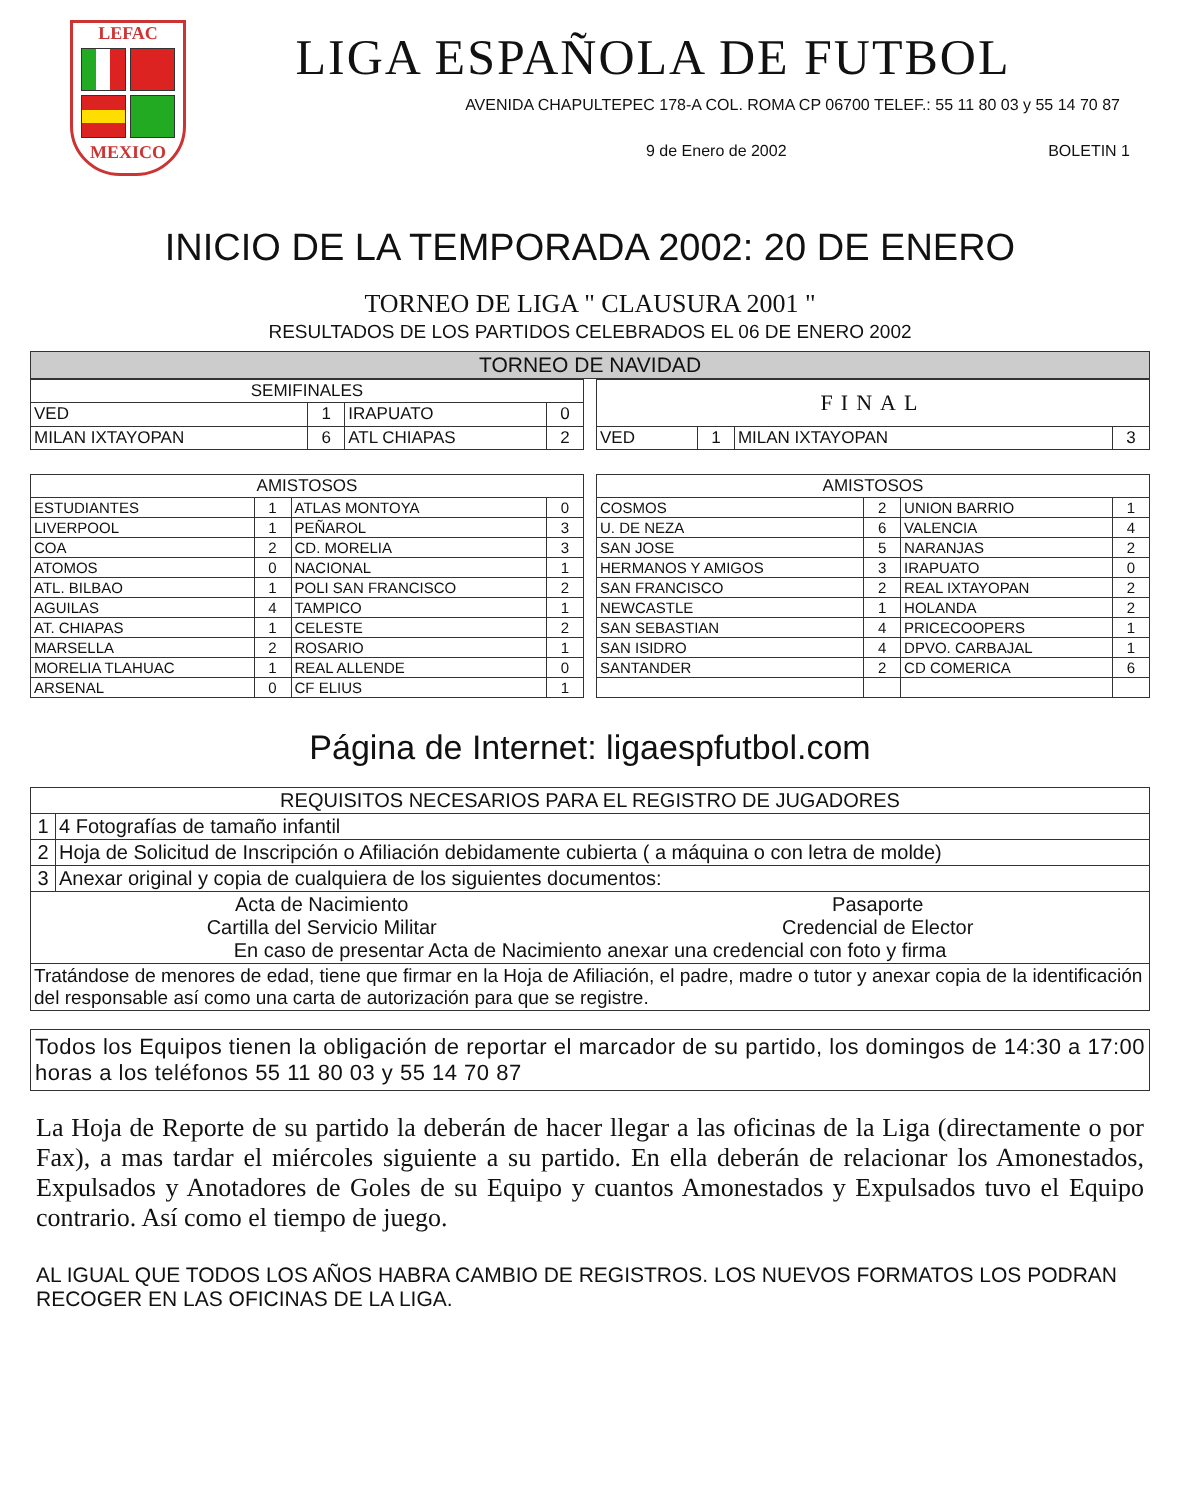LEFAC
MEXICO
LIGA ESPAÑOLA DE FUTBOL
AVENIDA CHAPULTEPEC 178-A COL. ROMA CP 06700 TELEF.: 55 11 80 03 y 55 14 70 87
9 de Enero de 2002 BOLETIN 1
INICIO DE LA TEMPORADA 2002: 20 DE ENERO
TORNEO DE LIGA " CLAUSURA 2001 "
RESULTADOS DE LOS PARTIDOS CELEBRADOS EL 06 DE ENERO 2002
| TORNEO DE NAVIDAD |
| --- |
| SEMIFINALES | | | |
| --- | --- | --- | --- |
| VED | 1 | IRAPUATO | 0 |
| MILAN IXTAYOPAN | 6 | ATL CHIAPAS | 2 |
| FINAL | | | |
| --- | --- | --- | --- |
| VED | 1 | MILAN IXTAYOPAN | 3 |
| AMISTOSOS | | | |
| --- | --- | --- | --- |
| ESTUDIANTES | 1 | ATLAS MONTOYA | 0 |
| LIVERPOOL | 1 | PEÑAROL | 3 |
| COA | 2 | CD. MORELIA | 3 |
| ATOMOS | 0 | NACIONAL | 1 |
| ATL. BILBAO | 1 | POLI SAN FRANCISCO | 2 |
| AGUILAS | 4 | TAMPICO | 1 |
| AT. CHIAPAS | 1 | CELESTE | 2 |
| MARSELLA | 2 | ROSARIO | 1 |
| MORELIA TLAHUAC | 1 | REAL ALLENDE | 0 |
| ARSENAL | 0 | CF ELIUS | 1 |
| AMISTOSOS | | | |
| --- | --- | --- | --- |
| COSMOS | 2 | UNION BARRIO | 1 |
| U. DE NEZA | 6 | VALENCIA | 4 |
| SAN JOSE | 5 | NARANJAS | 2 |
| HERMANOS Y AMIGOS | 3 | IRAPUATO | 0 |
| SAN FRANCISCO | 2 | REAL IXTAYOPAN | 2 |
| NEWCASTLE | 1 | HOLANDA | 2 |
| SAN SEBASTIAN | 4 | PRICECOOPERS | 1 |
| SAN ISIDRO | 4 | DPVO. CARBAJAL | 1 |
| SANTANDER | 2 | CD COMERICA | 6 |
Página de Internet: ligaespfutbol.com
| REQUISITOS NECESARIOS PARA EL REGISTRO DE JUGADORES | |
| --- | --- |
| 1 | 4 Fotografías de tamaño infantil |
| 2 | Hoja de Solicitud de Inscripción o Afiliación debidamente cubierta ( a máquina o con letra de molde) |
| 3 | Anexar original y copia de cualquiera de los siguientes documentos: |
| Acta de Nacimiento Cartilla del Servicio Militar Pasaporte Credencial de Elector En caso de presentar Acta de Nacimiento anexar una credencial con foto y firma | |
| Tratándose de menores de edad, tiene que firmar en la Hoja de Afiliación, el padre, madre o tutor y anexar copia de la identificación del responsable así como una carta de autorización para que se registre. | |
Todos los Equipos tienen la obligación de reportar el marcador de su partido, los domingos de 14:30 a 17:00 horas a los teléfonos 55 11 80 03 y 55 14 70 87
La Hoja de Reporte de su partido la deberán de hacer llegar a las oficinas de la Liga (directamente o por Fax), a mas tardar el miércoles siguiente a su partido. En ella deberán de relacionar los Amonestados, Expulsados y Anotadores de Goles de su Equipo y cuantos Amonestados y Expulsados tuvo el Equipo contrario. Así como el tiempo de juego.
AL IGUAL QUE TODOS LOS AÑOS HABRA CAMBIO DE REGISTROS. LOS NUEVOS FORMATOS LOS PODRAN RECOGER EN LAS OFICINAS DE LA LIGA.